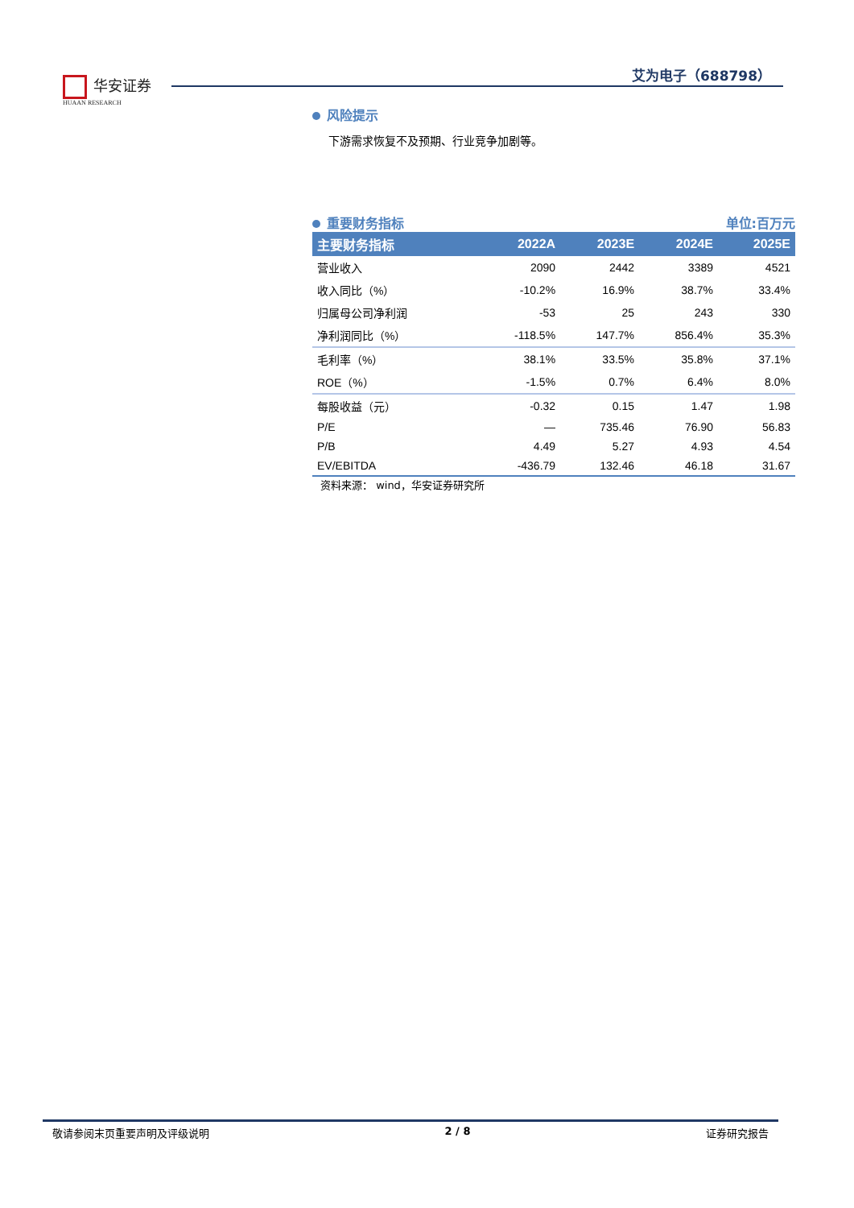华安证券
HUAAN RESEARCH
艾为电子（688798）
风险提示
下游需求恢复不及预期、行业竞争加剧等。
重要财务指标 单位:百万元
| 主要财务指标 | 2022A | 2023E | 2024E | 2025E |
| --- | --- | --- | --- | --- |
| 营业收入 | 2090 | 2442 | 3389 | 4521 |
| 收入同比（%） | -10.2% | 16.9% | 38.7% | 33.4% |
| 归属母公司净利润 | -53 | 25 | 243 | 330 |
| 净利润同比（%） | -118.5% | 147.7% | 856.4% | 35.3% |
| 毛利率（%） | 38.1% | 33.5% | 35.8% | 37.1% |
| ROE（%） | -1.5% | 0.7% | 6.4% | 8.0% |
| 每股收益（元） | -0.32 | 0.15 | 1.47 | 1.98 |
| P/E | — | 735.46 | 76.90 | 56.83 |
| P/B | 4.49 | 5.27 | 4.93 | 4.54 |
| EV/EBITDA | -436.79 | 132.46 | 46.18 | 31.67 |
资料来源： wind，华安证券研究所
敬请参阅末页重要声明及评级说明 2 / 8 证券研究报告